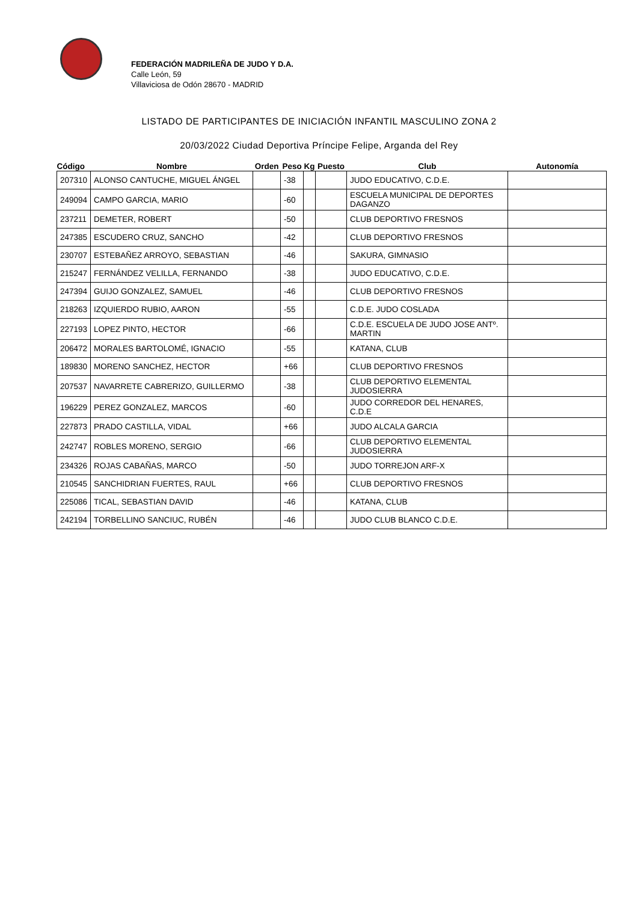FEDERACIÓN MADRILEÑA DE JUDO Y D.A.
Calle León, 59
Villaviciosa de Odón 28670 - MADRID
LISTADO DE PARTICIPANTES DE INICIACIÓN INFANTIL MASCULINO ZONA 2
20/03/2022 Ciudad Deportiva Príncipe Felipe, Arganda del Rey
| Código | Nombre | Orden | Peso | Kg | Puesto | Club | Autonomía |
| --- | --- | --- | --- | --- | --- | --- | --- |
| 207310 | ALONSO CANTUCHE, MIGUEL ÁNGEL | | -38 | | | JUDO EDUCATIVO, C.D.E. | |
| 249094 | CAMPO GARCIA, MARIO | | -60 | | | ESCUELA MUNICIPAL DE DEPORTES DAGANZO | |
| 237211 | DEMETER, ROBERT | | -50 | | | CLUB DEPORTIVO FRESNOS | |
| 247385 | ESCUDERO CRUZ, SANCHO | | -42 | | | CLUB DEPORTIVO FRESNOS | |
| 230707 | ESTEBAÑEZ ARROYO, SEBASTIAN | | -46 | | | SAKURA, GIMNASIO | |
| 215247 | FERNÁNDEZ VELILLA, FERNANDO | | -38 | | | JUDO EDUCATIVO, C.D.E. | |
| 247394 | GUIJO GONZALEZ, SAMUEL | | -46 | | | CLUB DEPORTIVO FRESNOS | |
| 218263 | IZQUIERDO RUBIO, AARON | | -55 | | | C.D.E. JUDO COSLADA | |
| 227193 | LOPEZ PINTO, HECTOR | | -66 | | | C.D.E. ESCUELA DE JUDO JOSE ANTº. MARTIN | |
| 206472 | MORALES BARTOLOMÉ, IGNACIO | | -55 | | | KATANA, CLUB | |
| 189830 | MORENO SANCHEZ, HECTOR | | +66 | | | CLUB DEPORTIVO FRESNOS | |
| 207537 | NAVARRETE CABRERIZO, GUILLERMO | | -38 | | | CLUB DEPORTIVO ELEMENTAL JUDOSIERRA | |
| 196229 | PEREZ GONZALEZ, MARCOS | | -60 | | | JUDO CORREDOR DEL HENARES, C.D.E | |
| 227873 | PRADO CASTILLA, VIDAL | | +66 | | | JUDO ALCALA GARCIA | |
| 242747 | ROBLES MORENO, SERGIO | | -66 | | | CLUB DEPORTIVO ELEMENTAL JUDOSIERRA | |
| 234326 | ROJAS CABAÑAS, MARCO | | -50 | | | JUDO TORREJON ARF-X | |
| 210545 | SANCHIDRIAN FUERTES, RAUL | | +66 | | | CLUB DEPORTIVO FRESNOS | |
| 225086 | TICAL, SEBASTIAN DAVID | | -46 | | | KATANA, CLUB | |
| 242194 | TORBELLINO SANCIUC, RUBÉN | | -46 | | | JUDO CLUB BLANCO C.D.E. | |